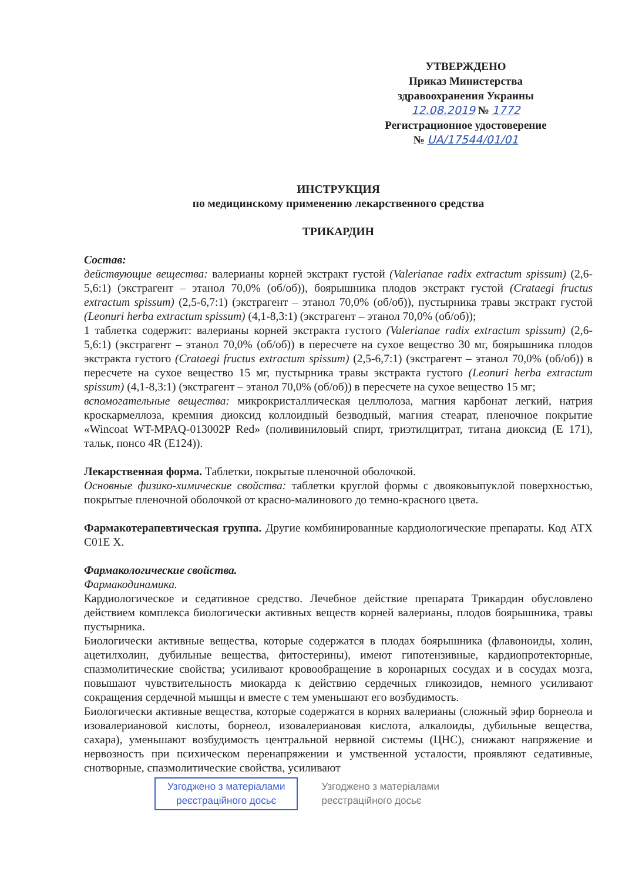УТВЕРЖДЕНО
Приказ Министерства
здравоохранения Украины
12.08.2019 № 1772
Регистрационное удостоверение
№ UA/17544/01/01
ИНСТРУКЦИЯ
по медицинскому применению лекарственного средства
ТРИКАРДИН
Состав:
действующие вещества: валерианы корней экстракт густой (Valerianae radix extractum spissum) (2,6-5,6:1) (экстрагент – этанол 70,0% (об/об)), боярышника плодов экстракт густой (Crataegi fructus extractum spissum) (2,5-6,7:1) (экстрагент – этанол 70,0% (об/об)), пустырника травы экстракт густой (Leonuri herba extractum spissum) (4,1-8,3:1) (экстрагент – этанол 70,0% (об/об));
1 таблетка содержит: валерианы корней экстракта густого (Valerianae radix extractum spissum) (2,6-5,6:1) (экстрагент – этанол 70,0% (об/об)) в пересчете на сухое вещество 30 мг, боярышника плодов экстракта густого (Crataegi fructus extractum spissum) (2,5-6,7:1) (экстрагент – этанол 70,0% (об/об)) в пересчете на сухое вещество 15 мг, пустырника травы экстракта густого (Leonuri herba extractum spissum) (4,1-8,3:1) (экстрагент – этанол 70,0% (об/об)) в пересчете на сухое вещество 15 мг;
вспомогательные вещества: микрокристаллическая целлюлоза, магния карбонат легкий, натрия кроскармеллоза, кремния диоксид коллоидный безводный, магния стеарат, пленочное покрытие «Wincoat WT-MPAQ-013002P Red» (поливиниловый спирт, триэтилцитрат, титана диоксид (E 171), тальк, понсо 4R (E124)).
Лекарственная форма. Таблетки, покрытые пленочной оболочкой.
Основные физико-химические свойства: таблетки круглой формы с двояковыпуклой поверхностью, покрытые пленочной оболочкой от красно-малинового до темно-красного цвета.
Фармакотерапевтическая группа. Другие комбинированные кардиологические препараты. Код АТХ С01Е Х.
Фармакологические свойства.
Фармакодинамика.
Кардиологическое и седативное средство. Лечебное действие препарата Трикардин обусловлено действием комплекса биологически активных веществ корней валерианы, плодов боярышника, травы пустырника.
Биологически активные вещества, которые содержатся в плодах боярышника (флавоноиды, холин, ацетилхолин, дубильные вещества, фитостерины), имеют гипотензивные, кардиопротекторные, спазмолитические свойства; усиливают кровообращение в коронарных сосудах и в сосудах мозга, повышают чувствительность миокарда к действию сердечных гликозидов, немного усиливают сокращения сердечной мышцы и вместе с тем уменьшают его возбудимость.
Биологически активные вещества, которые содержатся в корнях валерианы (сложный эфир борнеола и изовалериановой кислоты, борнеол, изовалериановая кислота, алкалоиды, дубильные вещества, сахара), уменьшают возбудимость центральной нервной системы (ЦНС), снижают напряжение и нервозность при психическом перенапряжении и умственной усталости, проявляют седативные, снотворные, спазмолитические свойства, усиливают
Узгоджено з матеріалами
реєстраційного досьє Узгоджено з матеріалами
реєстраційного досьє